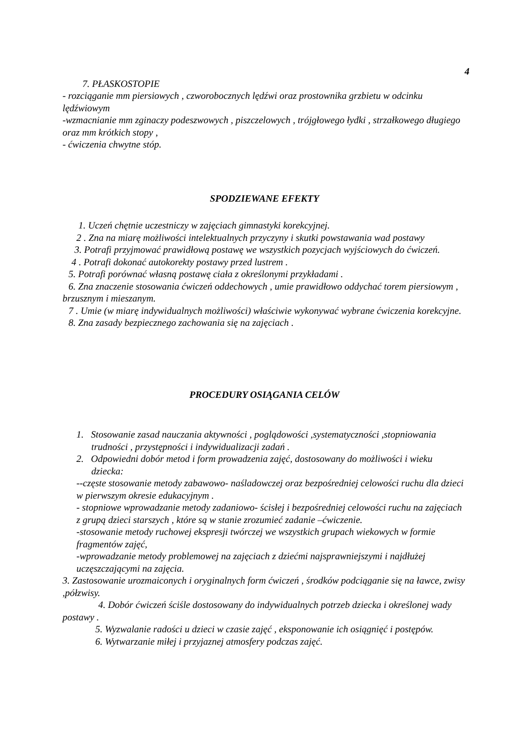4
7. PŁASKOSTOPIE
- rozciąganie mm piersiowych , czworobocznych lędźwi oraz prostownika grzbietu w odcinku lędźwiowym
-wzmacnianie mm zginaczy podeszwowych , piszczelowych , trójgłowego łydki , strzałkowego długiego oraz mm krótkich stopy ,
- ćwiczenia chwytne stóp.
SPODZIEWANE EFEKTY
1. Uczeń chętnie uczestniczy w zajęciach gimnastyki korekcyjnej.
2 . Zna na miarę możliwości intelektualnych przyczyny i skutki powstawania wad postawy
3. Potrafi przyjmować prawidłową postawę we wszystkich pozycjach wyjściowych do ćwiczeń.
4 . Potrafi dokonać autokorekty postawy przed lustrem .
5. Potrafi porównać własną postawę ciała z określonymi przykładami .
6. Zna znaczenie stosowania ćwiczeń oddechowych , umie prawidłowo oddychać torem piersiowym , brzusznym i mieszanym.
7 . Umie (w miarę indywidualnych możliwości) właściwie wykonywać wybrane ćwiczenia korekcyjne.
8. Zna zasady bezpiecznego zachowania się na zajęciach .
PROCEDURY OSIĄGANIA CELÓW
1. Stosowanie zasad nauczania aktywności , poglądowości ,systematyczności ,stopniowania trudności , przystępności i indywidualizacji zadań .
2. Odpowiedni dobór metod i form prowadzenia zajęć, dostosowany do możliwości i wieku dziecka:
--częste stosowanie metody zabawowo- naśladowczej oraz bezpośredniej celowości ruchu dla dzieci w pierwszym okresie edukacyjnym .
- stopniowe wprowadzanie metody zadaniowo- ścisłej i bezpośredniej celowości ruchu na zajęciach z grupą dzieci starszych , które są w stanie zrozumieć zadanie –ćwiczenie.
-stosowanie metody ruchowej ekspresji twórczej we wszystkich grupach wiekowych w formie fragmentów zajęć,
-wprowadzanie metody problemowej na zajęciach z dziećmi najsprawniejszymi i najdłużej uczęszczającymi na zajęcia.
3. Zastosowanie urozmaiconych i oryginalnych form ćwiczeń , środków podciąganie się na ławce, zwisy ,półzwisy.
4. Dobór ćwiczeń ściśle dostosowany do indywidualnych potrzeb dziecka i określonej wady postawy .
5. Wyzwalanie radości u dzieci w czasie zajęć , eksponowanie ich osiągnięć i postępów.
6. Wytwarzanie miłej i przyjaznej atmosfery podczas zajęć.